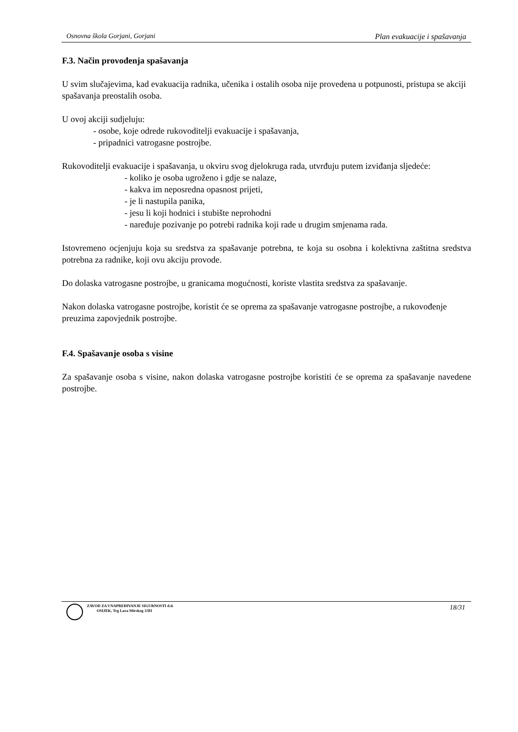Osnovna škola Gorjani, Gorjani Plan evakuacije i spašavanja
F.3. Način provođenja spašavanja
U svim slučajevima, kad evakuacija radnika, učenika i ostalih osoba nije provedena u potpunosti, pristupa se akciji spašavanja preostalih osoba.
U ovoj akciji sudjeluju:
- osobe, koje odrede rukovoditelji evakuacije i spašavanja,
- pripadnici vatrogasne postrojbe.
Rukovoditelji evakuacije i spašavanja, u okviru svog djelokruga rada, utvrđuju putem izviđanja sljedeće:
- koliko je osoba ugroženo i gdje se nalaze,
- kakva im neposredna opasnost prijeti,
- je li nastupila panika,
- jesu li koji hodnici i stubište neprohodni
- naređuje pozivanje po potrebi radnika koji rade u drugim smjenama rada.
Istovremeno ocjenjuju koja su sredstva za spašavanje potrebna, te koja su osobna i kolektivna zaštitna sredstva potrebna za radnike, koji ovu akciju provode.
Do dolaska vatrogasne postrojbe, u granicama mogućnosti, koriste vlastita sredstva za spašavanje.
Nakon dolaska vatrogasne postrojbe, koristit će se oprema za spašavanje vatrogasne postrojbe, a rukovođenje preuzima zapovjednik postrojbe.
F.4. Spašavanje osoba s visine
Za spašavanje osoba s visine, nakon dolaska vatrogasne postrojbe koristiti će se oprema za spašavanje navedene postrojbe.
ZAVOD ZA UNAPREĐIVANJE SIGURNOSTI d.d.
OSIJEK, Trg Lava Mirskog 3/III
18/31